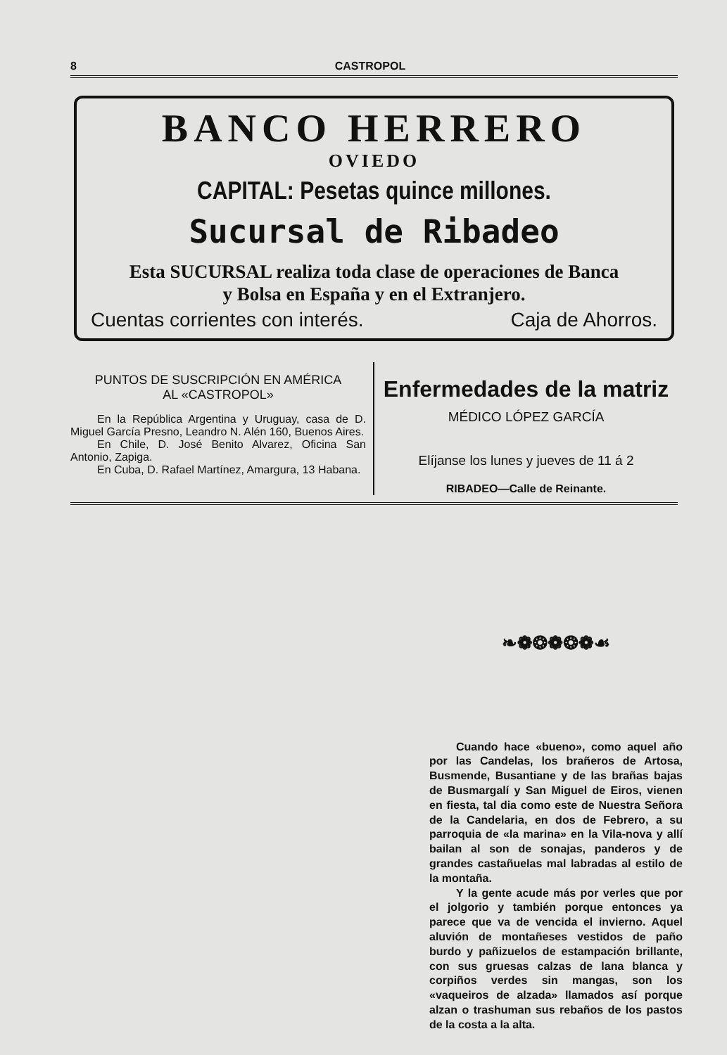8 CASTROPOL
BANCO HERRERO
OVIEDO
CAPITAL: Pesetas quince millones.
Sucursal de Ribadeo
Esta SUCURSAL realiza toda clase de operaciones de Banca
y Bolsa en España y en el Extranjero.
Cuentas corrientes con interés. Caja de Ahorros.
PUNTOS DE SUSCRIPCIÓN EN AMÉRICA
AL «CASTROPOL»
En la República Argentina y Uruguay, casa de D. Miguel García Presno, Leandro N. Alén 160, Buenos Aires.
En Chile, D. José Benito Alvarez, Oficina San Antonio, Zapiga.
En Cuba, D. Rafael Martínez, Amargura, 13 Habana.
Enfermedades de la matriz
MÉDICO LÓPEZ GARCÍA
Elíjanse los lunes y jueves de 11 á 2
RIBADEO—Calle de Reinante.
❧❁❂❁❂❁☙
Cuando hace «bueno», como aquel año por las Candelas, los brañeros de Artosa, Busmende, Busantiane y de las brañas bajas de Busmargalí y San Miguel de Eiros, vienen en fiesta, tal dia como este de Nuestra Señora de la Candelaria, en dos de Febrero, a su parroquia de «la marina» en la Vila-nova y allí bailan al son de sonajas, panderos y de grandes castañuelas mal labradas al estilo de la montaña.
Y la gente acude más por verles que por el jolgorio y también porque entonces ya parece que va de vencida el invierno. Aquel aluvión de montañeses vestidos de paño burdo y pañizuelos de estampación brillante, con sus gruesas calzas de lana blanca y corpiños verdes sin mangas, son los «vaqueiros de alzada» llamados así porque alzan o trashuman sus rebaños de los pastos de la costa a la alta.